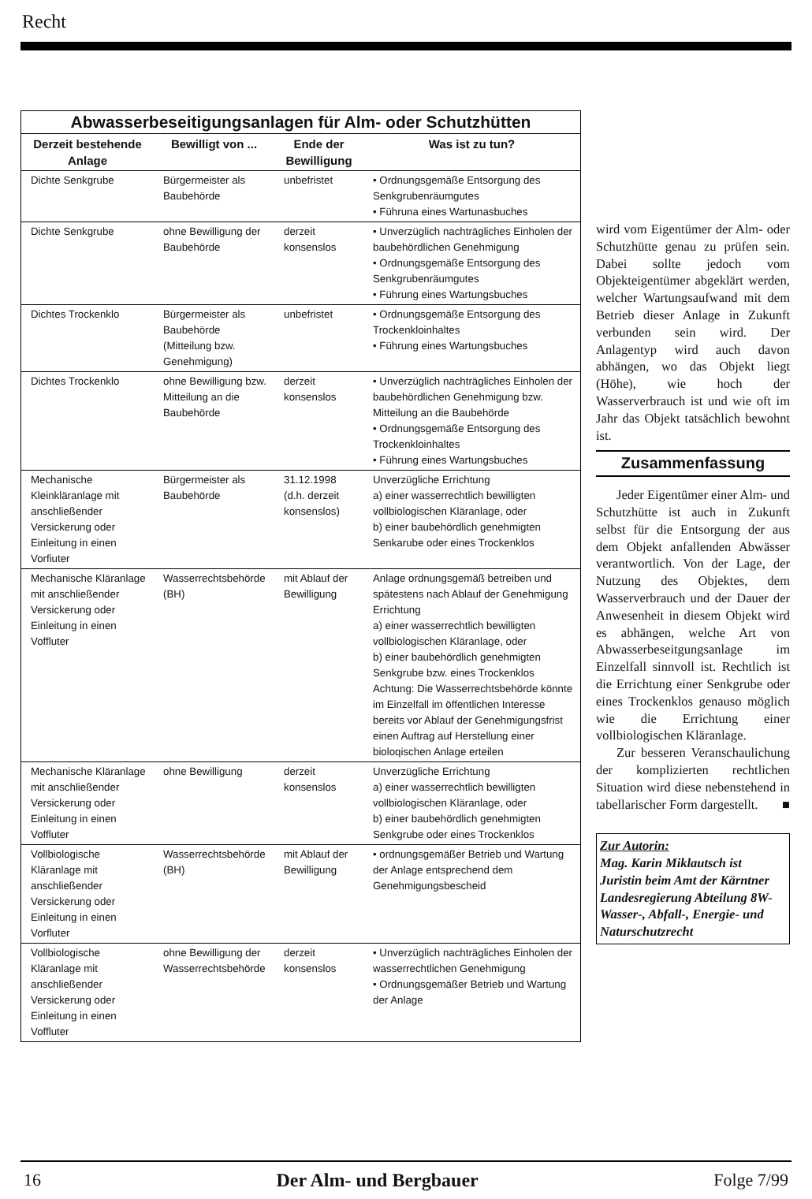Recht
Abwasserbeseitigungsanlagen für Alm- oder Schutzhütten
| Derzeit bestehende Anlage | Bewilligt von ... | Ende der Bewilligung | Was ist zu tun? |
| --- | --- | --- | --- |
| Dichte Senkgrube | Bürgermeister als Baubehörde | unbefristet | • Ordnungsgemäße Entsorgung des Senkgrubenräumgutes • Führuna eines Wartunasbuches |
| Dichte Senkgrube | ohne Bewilligung der Baubehörde | derzeit konsenslos | • Unverzüglich nachträgliches Einholen der baubehördlichen Genehmigung • Ordnungsgemäße Entsorgung des Senkgrubenräumgutes • Führung eines Wartungsbuches |
| Dichtes Trockenklo | Bürgermeister als Baubehörde (Mitteilung bzw. Genehmigung) | unbefristet | • Ordnungsgemäße Entsorgung des Trockenkloinhaltes • Führung eines Wartungsbuches |
| Dichtes Trockenklo | ohne Bewilligung bzw. Mitteilung an die Baubehörde | derzeit konsenslos | • Unverzüglich nachträgliches Einholen der baubehördlichen Genehmigung bzw. Mitteilung an die Baubehörde • Ordnungsgemäße Entsorgung des Trockenkloinhaltes • Führung eines Wartungsbuches |
| Mechanische Kleinkläranlage mit anschließender Versickerung oder Einleitung in einen Vorfiuter | Bürgermeister als Baubehörde | 31.12.1998 (d.h. derzeit konsenslos) | Unverzügliche Errichtung a) einer wasserrechtlich bewilligten vollbiologischen Kläranlage, oder b) einer baubehördlich genehmigten Senkarube oder eines Trockenklos |
| Mechanische Kläranlage mit anschließender Versickerung oder Einleitung in einen Voffluter | Wasserrechtsbehörde (BH) | mit Ablauf der Bewilligung | Anlage ordnungsgemäß betreiben und spätestens nach Ablauf der Genehmigung Errichtung a) einer wasserrechtlich bewilligten vollbiologischen Kläranlage, oder b) einer baubehördlich genehmigten Senkgrube bzw. eines Trockenklos Achtung: Die Wasserrechtsbehörde könnte im Einzelfall im öffentlichen Interesse bereits vor Ablauf der Genehmigungsfrist einen Auftrag auf Herstellung einer bioloqischen Anlage erteilen |
| Mechanische Kläranlage mit anschließender Versickerung oder Einleitung in einen Voffluter | ohne Bewilligung | derzeit konsenslos | Unverzügliche Errichtung a) einer wasserrechtlich bewilligten vollbiologischen Kläranlage, oder b) einer baubehördlich genehmigten Senkgrube oder eines Trockenklos |
| Vollbiologische Kläranlage mit anschließender Versickerung oder Einleitung in einen Vorfluter | Wasserrechtsbehörde (BH) | mit Ablauf der Bewilligung | • ordnungsgemäßer Betrieb und Wartung der Anlage entsprechend dem Genehmigungsbescheid |
| Vollbiologische Kläranlage mit anschließender Versickerung oder Einleitung in einen Voffluter | ohne Bewilligung der Wasserrechtsbehörde | derzeit konsenslos | • Unverzüglich nachträgliches Einholen der wasserrechtlichen Genehmigung • Ordnungsgemäßer Betrieb und Wartung der Anlage |
wird vom Eigentümer der Alm- oder Schutzhütte genau zu prüfen sein. Dabei sollte jedoch vom Objekteigentümer abgeklärt werden, welcher Wartungsaufwand mit dem Betrieb dieser Anlage in Zukunft verbunden sein wird. Der Anlagentyp wird auch davon abhängen, wo das Objekt liegt (Höhe), wie hoch der Wasserverbrauch ist und wie oft im Jahr das Objekt tatsächlich bewohnt ist.
Zusammenfassung
Jeder Eigentümer einer Alm- und Schutzhütte ist auch in Zukunft selbst für die Entsorgung der aus dem Objekt anfallenden Abwässer verantwortlich. Von der Lage, der Nutzung des Objektes, dem Wasserverbrauch und der Dauer der Anwesenheit in diesem Objekt wird es abhängen, welche Art von Abwasserbeseitgungsanlage im Einzelfall sinnvoll ist. Rechtlich ist die Errichtung einer Senkgrube oder eines Trockenklos genauso möglich wie die Errichtung einer vollbiologischen Kläranlage.
Zur besseren Veranschaulichung der komplizierten rechtlichen Situation wird diese nebenstehend in tabellarischer Form dargestellt. ■
Zur Autorin:
Mag. Karin Miklautsch ist Juristin beim Amt der Kärntner Landesregierung Abteilung 8W- Wasser-, Abfall-, Energie- und Naturschutzrecht
16 Der Alm- und Bergbauer Folge 7/99